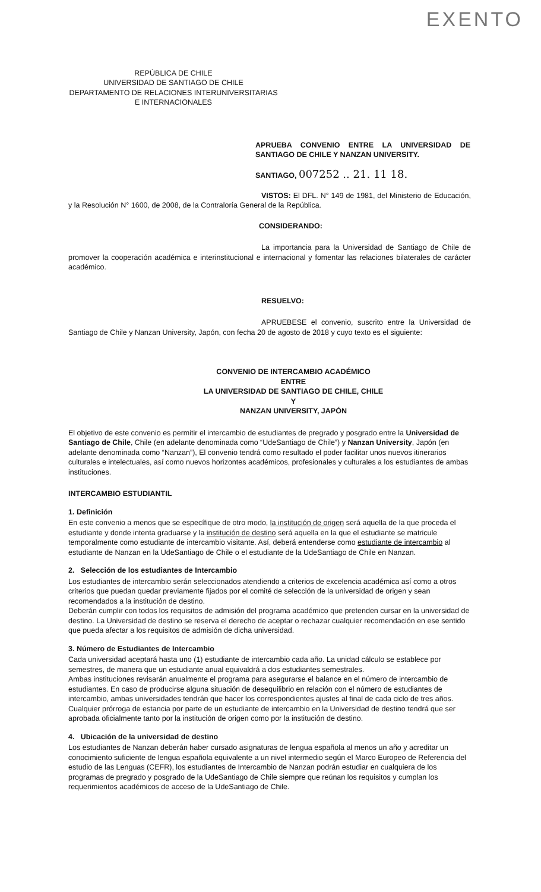EXENTO
REPÚBLICA DE CHILE
UNIVERSIDAD DE SANTIAGO DE CHILE
DEPARTAMENTO DE RELACIONES INTERUNIVERSITARIAS E INTERNACIONALES
APRUEBA CONVENIO ENTRE LA UNIVERSIDAD DE SANTIAGO DE CHILE Y NANZAN UNIVERSITY.
SANTIAGO, 007252 .. 21. 11 18.
VISTOS: El DFL. N° 149 de 1981, del Ministerio de Educación, y la Resolución N° 1600, de 2008, de la Contraloría General de la República.
CONSIDERANDO:
La importancia para la Universidad de Santiago de Chile de promover la cooperación académica e interinstitucional e internacional y fomentar las relaciones bilaterales de carácter académico.
RESUELVO:
APRUEBESE el convenio, suscrito entre la Universidad de Santiago de Chile y Nanzan University, Japón, con fecha 20 de agosto de 2018 y cuyo texto es el siguiente:
CONVENIO DE INTERCAMBIO ACADÉMICO
ENTRE
LA UNIVERSIDAD DE SANTIAGO DE CHILE, CHILE
Y
NANZAN UNIVERSITY, JAPÓN
El objetivo de este convenio es permitir el intercambio de estudiantes de pregrado y posgrado entre la Universidad de Santiago de Chile, Chile (en adelante denominada como “UdeSantiago de Chile”) y Nanzan University, Japón (en adelante denominada como “Nanzan”), El convenio tendrá como resultado el poder facilitar unos nuevos itinerarios culturales e intelectuales, así como nuevos horizontes académicos, profesionales y culturales a los estudiantes de ambas instituciones.
INTERCAMBIO ESTUDIANTIL
1. Definición
En este convenio a menos que se específique de otro modo, la institución de origen será aquella de la que proceda el estudiante y donde intenta graduarse y la institución de destino será aquella en la que el estudiante se matricule temporalmente como estudiante de intercambio visitante. Así, deberá entenderse como estudiante de intercambio al estudiante de Nanzan en la UdeSantiago de Chile o el estudiante de la UdeSantiago de Chile en Nanzan.
2. Selección de los estudiantes de Intercambio
Los estudiantes de intercambio serán seleccionados atendiendo a criterios de excelencia académica así como a otros criterios que puedan quedar previamente fijados por el comité de selección de la universidad de origen y sean recomendados a la institución de destino.
Deberán cumplir con todos los requisitos de admisión del programa académico que pretenden cursar en la universidad de destino. La Universidad de destino se reserva el derecho de aceptar o rechazar cualquier recomendación en ese sentido que pueda afectar a los requisitos de admisión de dicha universidad.
3. Número de Estudiantes de Intercambio
Cada universidad aceptará hasta uno (1) estudiante de intercambio cada año. La unidad cálculo se establece por semestres, de manera que un estudiante anual equivaldrá a dos estudiantes semestrales.
Ambas instituciones revisarán anualmente el programa para asegurarse el balance en el número de intercambio de estudiantes. En caso de producirse alguna situación de desequilibrio en relación con el número de estudiantes de intercambio, ambas universidades tendrán que hacer los correspondientes ajustes al final de cada ciclo de tres años. Cualquier prórroga de estancia por parte de un estudiante de intercambio en la Universidad de destino tendrá que ser aprobada oficialmente tanto por la institución de origen como por la institución de destino.
4. Ubicación de la universidad de destino
Los estudiantes de Nanzan deberán haber cursado asignaturas de lengua española al menos un año y acreditar un conocimiento suficiente de lengua española equivalente a un nivel intermedio según el Marco Europeo de Referencia del estudio de las Lenguas (CEFR), los estudiantes de Intercambio de Nanzan podrán estudiar en cualquiera de los programas de pregrado y posgrado de la UdeSantiago de Chile siempre que reúnan los requisitos y cumplan los requerimientos académicos de acceso de la UdeSantiago de Chile.